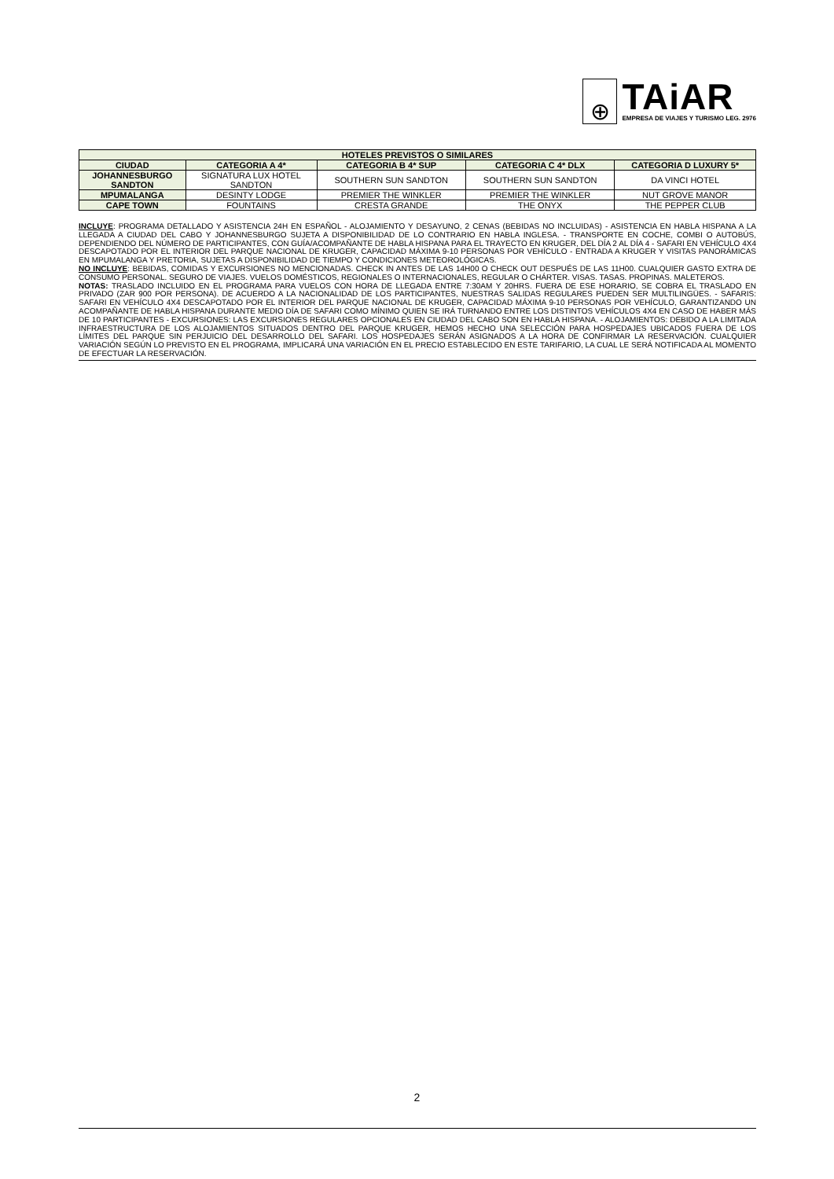⊕
TAiAR
EMPRESA DE VIAJES Y TURISMO LEG. 2976
| HOTELES PREVISTOS O SIMILARES | | | | |
| --- | --- | --- | --- | --- |
| CIUDAD | CATEGORIA A 4* | CATEGORIA B 4* SUP | CATEGORIA C 4* DLX | CATEGORIA D LUXURY 5* |
| JOHANNESBURGO SANDTON | SIGNATURA LUX HOTEL SANDTON | SOUTHERN SUN SANDTON | SOUTHERN SUN SANDTON | DA VINCI HOTEL |
| MPUMALANGA | DESINTY LODGE | PREMIER THE WINKLER | PREMIER THE WINKLER | NUT GROVE MANOR |
| CAPE TOWN | FOUNTAINS | CRESTA GRANDE | THE ONYX | THE PEPPER CLUB |
INCLUYE: PROGRAMA DETALLADO Y ASISTENCIA 24H EN ESPAÑOL - ALOJAMIENTO Y DESAYUNO, 2 CENAS (BEBIDAS NO INCLUIDAS) - ASISTENCIA EN HABLA HISPANA A LA LLEGADA A CIUDAD DEL CABO Y JOHANNESBURGO SUJETA A DISPONIBILIDAD DE LO CONTRARIO EN HABLA INGLESA. - TRANSPORTE EN COCHE, COMBI O AUTOBÚS, DEPENDIENDO DEL NÚMERO DE PARTICIPANTES, CON GUÍA/ACOMPAÑANTE DE HABLA HISPANA PARA EL TRAYECTO EN KRUGER, DEL DÍA 2 AL DÍA 4 - SAFARI EN VEHÍCULO 4X4 DESCAPOTADO POR EL INTERIOR DEL PARQUE NACIONAL DE KRUGER, CAPACIDAD MÁXIMA 9-10 PERSONAS POR VEHÍCULO - ENTRADA A KRUGER Y VISITAS PANORÁMICAS EN MPUMALANGA Y PRETORIA, SUJETAS A DISPONIBILIDAD DE TIEMPO Y CONDICIONES METEOROLÓGICAS.
NO INCLUYE: BEBIDAS, COMIDAS Y EXCURSIONES NO MENCIONADAS. CHECK IN ANTES DE LAS 14H00 O CHECK OUT DESPUÉS DE LAS 11H00. CUALQUIER GASTO EXTRA DE CONSUMO PERSONAL. SEGURO DE VIAJES. VUELOS DOMÉSTICOS, REGIONALES O INTERNACIONALES, REGULAR O CHÁRTER. VISAS. TASAS. PROPINAS. MALETEROS.
NOTAS: TRASLADO INCLUIDO EN EL PROGRAMA PARA VUELOS CON HORA DE LLEGADA ENTRE 7:30AM Y 20HRS. FUERA DE ESE HORARIO, SE COBRA EL TRASLADO EN PRIVADO (ZAR 900 POR PERSONA). DE ACUERDO A LA NACIONALIDAD DE LOS PARTICIPANTES, NUESTRAS SALIDAS REGULARES PUEDEN SER MULTILINGÜES. - SAFARIS: SAFARI EN VEHÍCULO 4X4 DESCAPOTADO POR EL INTERIOR DEL PARQUE NACIONAL DE KRUGER, CAPACIDAD MÁXIMA 9-10 PERSONAS POR VEHÍCULO, GARANTIZANDO UN ACOMPAÑANTE DE HABLA HISPANA DURANTE MEDIO DÍA DE SAFARI COMO MÍNIMO QUIEN SE IRÁ TURNANDO ENTRE LOS DISTINTOS VEHÍCULOS 4X4 EN CASO DE HABER MÁS DE 10 PARTICIPANTES - EXCURSIONES: LAS EXCURSIONES REGULARES OPCIONALES EN CIUDAD DEL CABO SON EN HABLA HISPANA. - ALOJAMIENTOS: DEBIDO A LA LIMITADA INFRAESTRUCTURA DE LOS ALOJAMIENTOS SITUADOS DENTRO DEL PARQUE KRUGER, HEMOS HECHO UNA SELECCIÓN PARA HOSPEDAJES UBICADOS FUERA DE LOS LÍMITES DEL PARQUE SIN PERJUICIO DEL DESARROLLO DEL SAFARI. LOS HOSPEDAJES SERÁN ASIGNADOS A LA HORA DE CONFIRMAR LA RESERVACIÓN. CUALQUIER VARIACIÓN SEGÚN LO PREVISTO EN EL PROGRAMA, IMPLICARÁ UNA VARIACIÓN EN EL PRECIO ESTABLECIDO EN ESTE TARIFARIO, LA CUAL LE SERÁ NOTIFICADA AL MOMENTO DE EFECTUAR LA RESERVACIÓN.
2